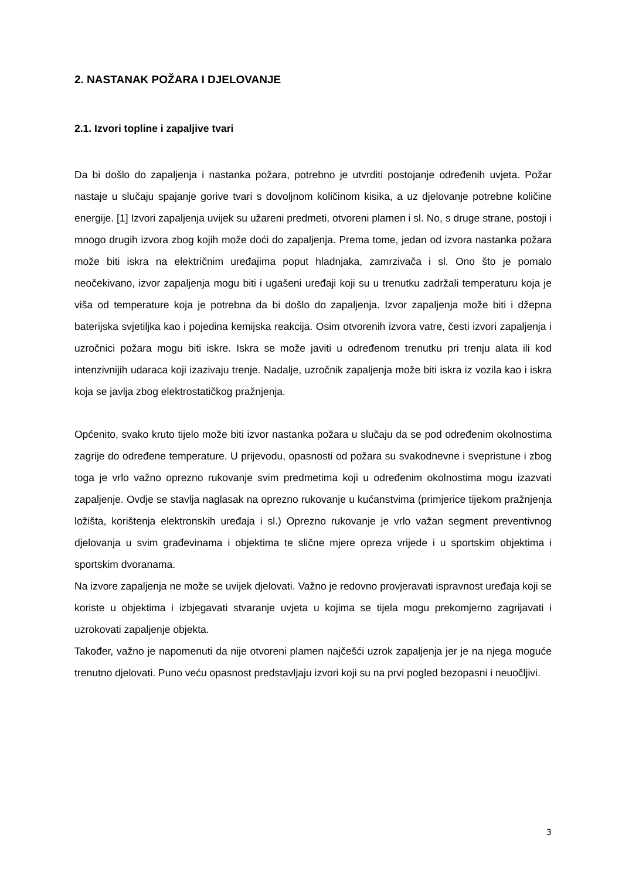2. NASTANAK POŽARA I DJELOVANJE
2.1. Izvori topline i zapaljive tvari
Da bi došlo do zapaljenja i nastanka požara, potrebno je utvrditi postojanje određenih uvjeta. Požar nastaje u slučaju spajanje gorive tvari s dovoljnom količinom kisika, a uz djelovanje potrebne količine energije. [1] Izvori zapaljenja uvijek su užareni predmeti, otvoreni plamen i sl. No, s druge strane, postoji i mnogo drugih izvora zbog kojih može doći do zapaljenja. Prema tome, jedan od izvora nastanka požara može biti iskra na električnim uređajima poput hladnjaka, zamrzivača i sl. Ono što je pomalo neočekivano, izvor zapaljenja mogu biti i ugašeni uređaji koji su u trenutku zadržali temperaturu koja je viša od temperature koja je potrebna da bi došlo do zapaljenja. Izvor zapaljenja može biti i džepna baterijska svjetiljka kao i pojedina kemijska reakcija. Osim otvorenih izvora vatre, česti izvori zapaljenja i uzročnici požara mogu biti iskre. Iskra se može javiti u određenom trenutku pri trenju alata ili kod intenzivnijih udaraca koji izazivaju trenje. Nadalje, uzročnik zapaljenja može biti iskra iz vozila kao i iskra koja se javlja zbog elektrostatičkog pražnjenja.
Općenito, svako kruto tijelo može biti izvor nastanka požara u slučaju da se pod određenim okolnostima zagrije do određene temperature. U prijevodu, opasnosti od požara su svakodnevne i svepristune i zbog toga je vrlo važno oprezno rukovanje svim predmetima koji u određenim okolnostima mogu izazvati zapaljenje. Ovdje se stavlja naglasak na oprezno rukovanje u kućanstvima (primjerice tijekom pražnjenja ložišta, korištenja elektronskih uređaja i sl.) Oprezno rukovanje je vrlo važan segment preventivnog djelovanja u svim građevinama i objektima te slične mjere opreza vrijede i u sportskim objektima i sportskim dvoranama.
Na izvore zapaljenja ne može se uvijek djelovati. Važno je redovno provjeravati ispravnost uređaja koji se koriste u objektima i izbjegavati stvaranje uvjeta u kojima se tijela mogu prekomjerno zagrijavati i uzrokovati zapaljenje objekta.
Također, važno je napomenuti da nije otvoreni plamen najčešći uzrok zapaljenja jer je na njega moguće trenutno djelovati. Puno veću opasnost predstavljaju izvori koji su na prvi pogled bezopasni i neuočljivi.
3